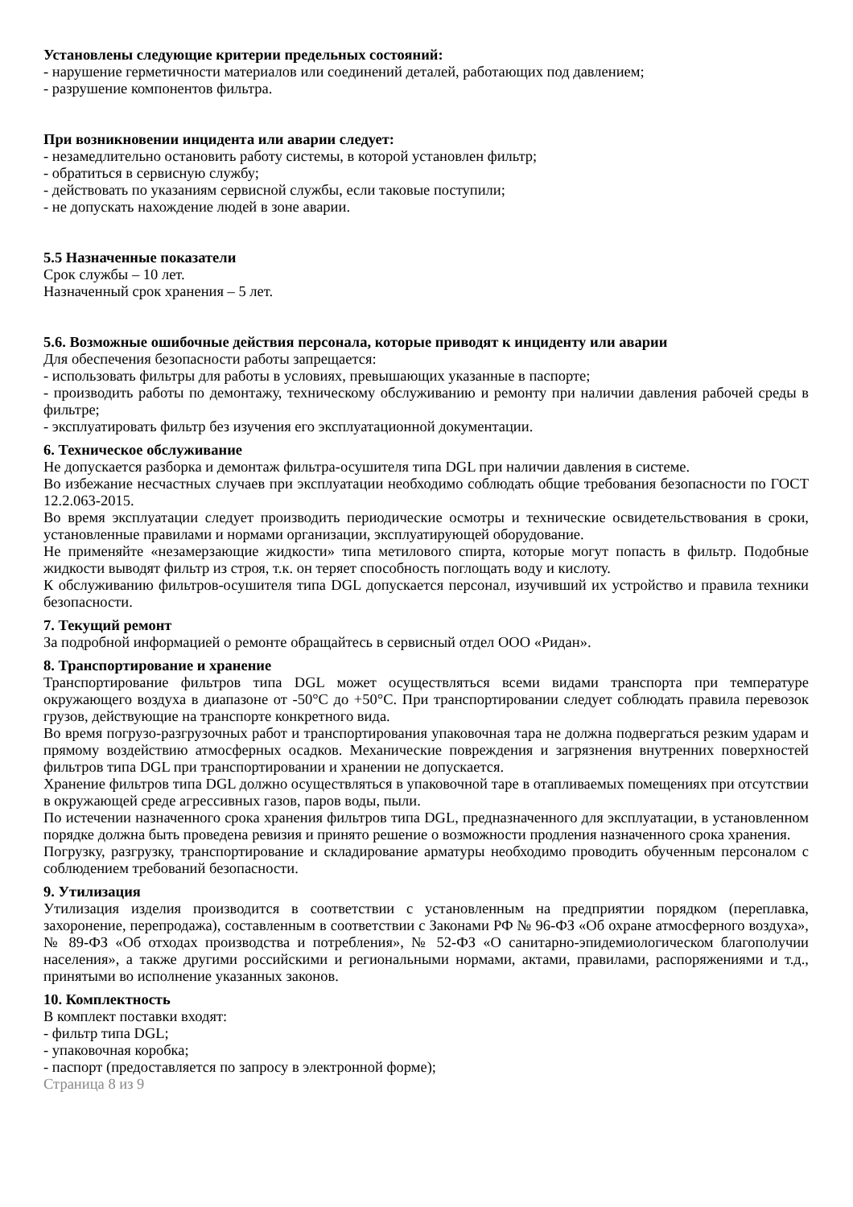Установлены следующие критерии предельных состояний:
- нарушение герметичности материалов или соединений деталей, работающих под давлением;
- разрушение компонентов фильтра.
При возникновении инцидента или аварии следует:
- незамедлительно остановить работу системы, в которой установлен фильтр;
- обратиться в сервисную службу;
- действовать по указаниям сервисной службы, если таковые поступили;
- не допускать нахождение людей в зоне аварии.
5.5 Назначенные показатели
Срок службы – 10 лет.
Назначенный срок хранения – 5 лет.
5.6. Возможные ошибочные действия персонала, которые приводят к инциденту или аварии
Для обеспечения безопасности работы запрещается:
- использовать фильтры для работы в условиях, превышающих указанные в паспорте;
- производить работы по демонтажу, техническому обслуживанию и ремонту при наличии давления рабочей среды в фильтре;
- эксплуатировать фильтр без изучения его эксплуатационной документации.
6. Техническое обслуживание
Не допускается разборка и демонтаж фильтра-осушителя типа DGL при наличии давления в системе.
Во избежание несчастных случаев при эксплуатации необходимо соблюдать общие требования безопасности по ГОСТ 12.2.063-2015.
Во время эксплуатации следует производить периодические осмотры и технические освидетельствования в сроки, установленные правилами и нормами организации, эксплуатирующей оборудование.
Не применяйте «незамерзающие жидкости» типа метилового спирта, которые могут попасть в фильтр. Подобные жидкости выводят фильтр из строя, т.к. он теряет способность поглощать воду и кислоту.
К обслуживанию фильтров-осушителя типа DGL допускается персонал, изучивший их устройство и правила техники безопасности.
7. Текущий ремонт
За подробной информацией о ремонте обращайтесь в сервисный отдел ООО «Ридан».
8. Транспортирование и хранение
Транспортирование фильтров типа DGL может осуществляться всеми видами транспорта при температуре окружающего воздуха в диапазоне от -50°С до +50°С. При транспортировании следует соблюдать правила перевозок грузов, действующие на транспорте конкретного вида.
Во время погрузо-разгрузочных работ и транспортирования упаковочная тара не должна подвергаться резким ударам и прямому воздействию атмосферных осадков. Механические повреждения и загрязнения внутренних поверхностей фильтров типа DGL при транспортировании и хранении не допускается.
Хранение фильтров типа DGL должно осуществляться в упаковочной таре в отапливаемых помещениях при отсутствии в окружающей среде агрессивных газов, паров воды, пыли.
По истечении назначенного срока хранения фильтров типа DGL, предназначенного для эксплуатации, в установленном порядке должна быть проведена ревизия и принято решение о возможности продления назначенного срока хранения.
Погрузку, разгрузку, транспортирование и складирование арматуры необходимо проводить обученным персоналом с соблюдением требований безопасности.
9. Утилизация
Утилизация изделия производится в соответствии с установленным на предприятии порядком (переплавка, захоронение, перепродажа), составленным в соответствии с Законами РФ № 96-ФЗ «Об охране атмосферного воздуха», № 89-ФЗ «Об отходах производства и потребления», № 52-ФЗ «О санитарно-эпидемиологическом благополучии населения», а также другими российскими и региональными нормами, актами, правилами, распоряжениями и т.д., принятыми во исполнение указанных законов.
10. Комплектность
В комплект поставки входят:
- фильтр типа DGL;
- упаковочная коробка;
- паспорт (предоставляется по запросу в электронной форме);
Страница 8 из 9